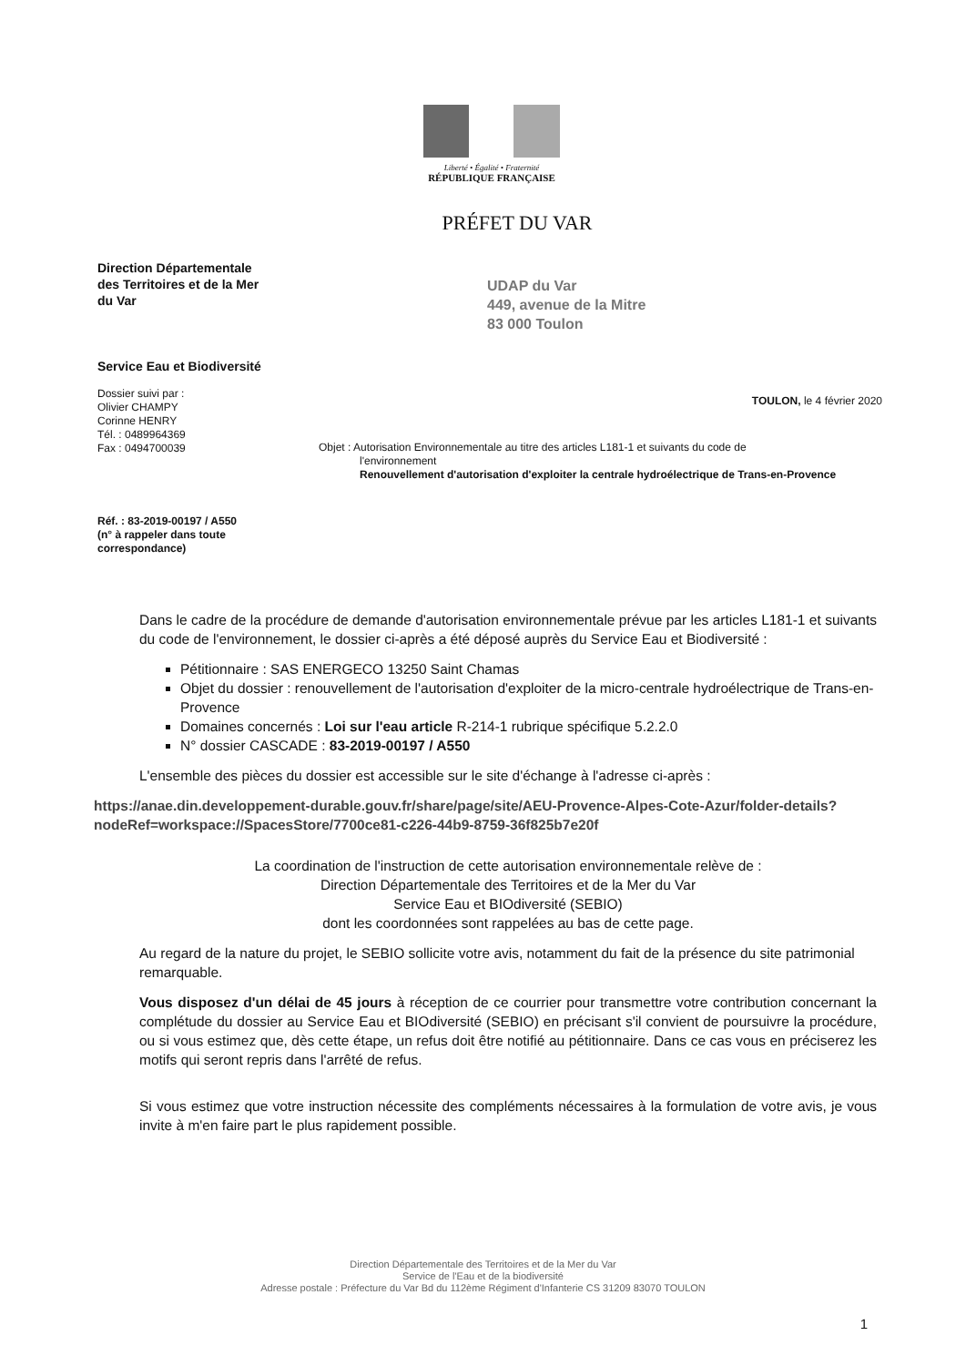Liberté • Égalité • Fraternité
RÉPUBLIQUE FRANÇAISE
PRÉFET DU VAR
Direction Départementale
des Territoires et de la Mer
du Var
Service Eau et Biodiversité
Dossier suivi par :
Olivier CHAMPY
Corinne HENRY
Tél. : 0489964369
Fax : 0494700039
Réf. : 83-2019-00197 / A550
(n° à rappeler dans toute
correspondance)
UDAP du Var
449, avenue de la Mitre
83 000 Toulon
TOULON, le 4 février 2020
Objet : Autorisation Environnementale au titre des articles L181-1 et suivants du code de
l'environnement
Renouvellement d'autorisation d'exploiter la centrale hydroélectrique de Trans-en-Provence
Dans le cadre de la procédure de demande d'autorisation environnementale prévue par les articles L181-1 et suivants du code de l'environnement, le dossier ci-après a été déposé auprès du Service Eau et Biodiversité :
Pétitionnaire : SAS ENERGECO 13250 Saint Chamas
Objet du dossier : renouvellement de l'autorisation d'exploiter de la micro-centrale hydroélectrique de Trans-en-Provence
Domaines concernés : Loi sur l'eau article R-214-1 rubrique spécifique 5.2.2.0
N° dossier CASCADE : 83-2019-00197 / A550
L'ensemble des pièces du dossier est accessible sur le site d'échange à l'adresse ci-après :
https://anae.din.developpement-durable.gouv.fr/share/page/site/AEU-Provence-Alpes-Cote-Azur/folder-details?nodeRef=workspace://SpacesStore/7700ce81-c226-44b9-8759-36f825b7e20f
La coordination de l'instruction de cette autorisation environnementale relève de :
Direction Départementale des Territoires et de la Mer du Var
Service Eau et BIOdiversité (SEBIO)
dont les coordonnées sont rappelées au bas de cette page.
Au regard de la nature du projet, le SEBIO sollicite votre avis, notamment du fait de la présence du site patrimonial remarquable.
Vous disposez d'un délai de 45 jours à réception de ce courrier pour transmettre votre contribution concernant la complétude du dossier au Service Eau et BIOdiversité (SEBIO) en précisant s'il convient de poursuivre la procédure, ou si vous estimez que, dès cette étape, un refus doit être notifié au pétitionnaire. Dans ce cas vous en préciserez les motifs qui seront repris dans l'arrêté de refus.
Si vous estimez que votre instruction nécessite des compléments nécessaires à la formulation de votre avis, je vous invite à m'en faire part le plus rapidement possible.
Direction Départementale des Territoires et de la Mer du Var
Service de l'Eau et de la biodiversité
Adresse postale : Préfecture du Var Bd du 112ème Régiment d'Infanterie CS 31209 83070 TOULON
1